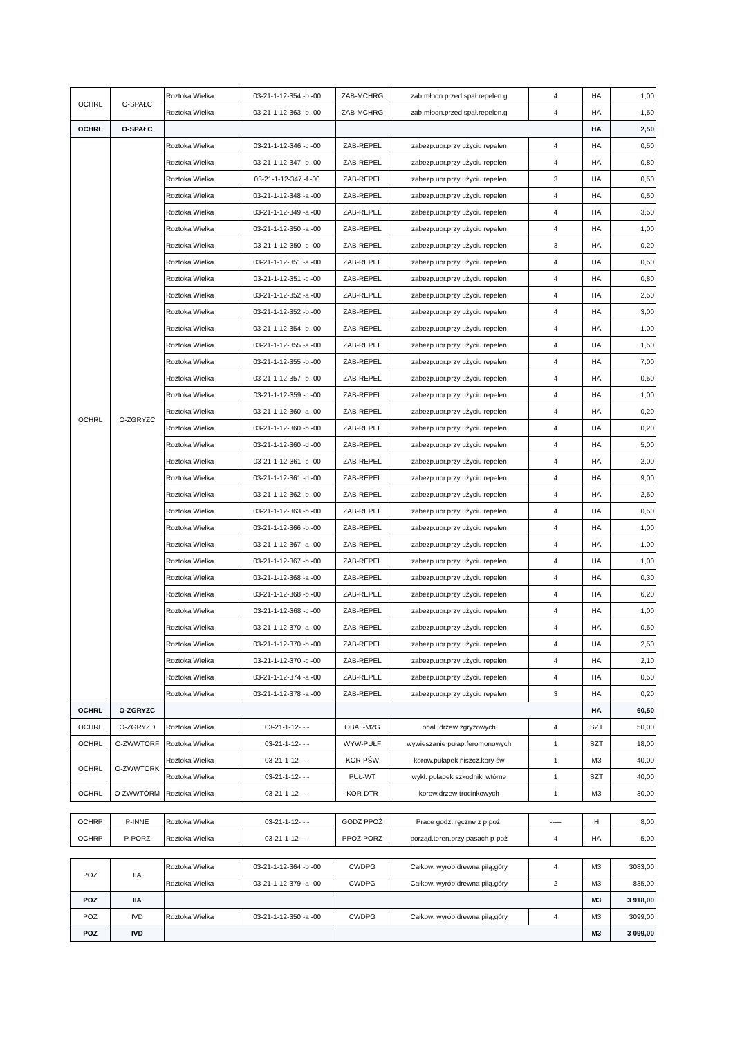| OCHRL | O-SPAŁC | Roztoka Wielka | 03-21-1-12-354 -b -00 | ZAB-MCHRG | zab.młodn.przed spał.repelen.g | 4 | HA | 1,00 |
| | | Roztoka Wielka | 03-21-1-12-363 -b -00 | ZAB-MCHRG | zab.młodn.przed spał.repelen.g | 4 | HA | 1,50 |
| OCHRL | O-SPAŁC | | | | | | HA | 2,50 |
| OCHRL | O-ZGRYZC | Roztoka Wielka | 03-21-1-12-346 -c -00 | ZAB-REPEL | zabezp.upr.przy użyciu repelen | 4 | HA | 0,50 |
| | | Roztoka Wielka | 03-21-1-12-347 -b -00 | ZAB-REPEL | zabezp.upr.przy użyciu repelen | 4 | HA | 0,80 |
| | | Roztoka Wielka | 03-21-1-12-347 -f -00 | ZAB-REPEL | zabezp.upr.przy użyciu repelen | 3 | HA | 0,50 |
| | | Roztoka Wielka | 03-21-1-12-348 -a -00 | ZAB-REPEL | zabezp.upr.przy użyciu repelen | 4 | HA | 0,50 |
| | | Roztoka Wielka | 03-21-1-12-349 -a -00 | ZAB-REPEL | zabezp.upr.przy użyciu repelen | 4 | HA | 3,50 |
| | | Roztoka Wielka | 03-21-1-12-350 -a -00 | ZAB-REPEL | zabezp.upr.przy użyciu repelen | 4 | HA | 1,00 |
| | | Roztoka Wielka | 03-21-1-12-350 -c -00 | ZAB-REPEL | zabezp.upr.przy użyciu repelen | 3 | HA | 0,20 |
| | | Roztoka Wielka | 03-21-1-12-351 -a -00 | ZAB-REPEL | zabezp.upr.przy użyciu repelen | 4 | HA | 0,50 |
| | | Roztoka Wielka | 03-21-1-12-351 -c -00 | ZAB-REPEL | zabezp.upr.przy użyciu repelen | 4 | HA | 0,80 |
| | | Roztoka Wielka | 03-21-1-12-352 -a -00 | ZAB-REPEL | zabezp.upr.przy użyciu repelen | 4 | HA | 2,50 |
| | | Roztoka Wielka | 03-21-1-12-352 -b -00 | ZAB-REPEL | zabezp.upr.przy użyciu repelen | 4 | HA | 3,00 |
| | | Roztoka Wielka | 03-21-1-12-354 -b -00 | ZAB-REPEL | zabezp.upr.przy użyciu repelen | 4 | HA | 1,00 |
| | | Roztoka Wielka | 03-21-1-12-355 -a -00 | ZAB-REPEL | zabezp.upr.przy użyciu repelen | 4 | HA | 1,50 |
| | | Roztoka Wielka | 03-21-1-12-355 -b -00 | ZAB-REPEL | zabezp.upr.przy użyciu repelen | 4 | HA | 7,00 |
| | | Roztoka Wielka | 03-21-1-12-357 -b -00 | ZAB-REPEL | zabezp.upr.przy użyciu repelen | 4 | HA | 0,50 |
| | | Roztoka Wielka | 03-21-1-12-359 -c -00 | ZAB-REPEL | zabezp.upr.przy użyciu repelen | 4 | HA | 1,00 |
| | | Roztoka Wielka | 03-21-1-12-360 -a -00 | ZAB-REPEL | zabezp.upr.przy użyciu repelen | 4 | HA | 0,20 |
| | | Roztoka Wielka | 03-21-1-12-360 -b -00 | ZAB-REPEL | zabezp.upr.przy użyciu repelen | 4 | HA | 0,20 |
| | | Roztoka Wielka | 03-21-1-12-360 -d -00 | ZAB-REPEL | zabezp.upr.przy użyciu repelen | 4 | HA | 5,00 |
| | | Roztoka Wielka | 03-21-1-12-361 -c -00 | ZAB-REPEL | zabezp.upr.przy użyciu repelen | 4 | HA | 2,00 |
| | | Roztoka Wielka | 03-21-1-12-361 -d -00 | ZAB-REPEL | zabezp.upr.przy użyciu repelen | 4 | HA | 9,00 |
| | | Roztoka Wielka | 03-21-1-12-362 -b -00 | ZAB-REPEL | zabezp.upr.przy użyciu repelen | 4 | HA | 2,50 |
| | | Roztoka Wielka | 03-21-1-12-363 -b -00 | ZAB-REPEL | zabezp.upr.przy użyciu repelen | 4 | HA | 0,50 |
| | | Roztoka Wielka | 03-21-1-12-366 -b -00 | ZAB-REPEL | zabezp.upr.przy użyciu repelen | 4 | HA | 1,00 |
| | | Roztoka Wielka | 03-21-1-12-367 -a -00 | ZAB-REPEL | zabezp.upr.przy użyciu repelen | 4 | HA | 1,00 |
| | | Roztoka Wielka | 03-21-1-12-367 -b -00 | ZAB-REPEL | zabezp.upr.przy użyciu repelen | 4 | HA | 1,00 |
| | | Roztoka Wielka | 03-21-1-12-368 -a -00 | ZAB-REPEL | zabezp.upr.przy użyciu repelen | 4 | HA | 0,30 |
| | | Roztoka Wielka | 03-21-1-12-368 -b -00 | ZAB-REPEL | zabezp.upr.przy użyciu repelen | 4 | HA | 6,20 |
| | | Roztoka Wielka | 03-21-1-12-368 -c -00 | ZAB-REPEL | zabezp.upr.przy użyciu repelen | 4 | HA | 1,00 |
| | | Roztoka Wielka | 03-21-1-12-370 -a -00 | ZAB-REPEL | zabezp.upr.przy użyciu repelen | 4 | HA | 0,50 |
| | | Roztoka Wielka | 03-21-1-12-370 -b -00 | ZAB-REPEL | zabezp.upr.przy użyciu repelen | 4 | HA | 2,50 |
| | | Roztoka Wielka | 03-21-1-12-370 -c -00 | ZAB-REPEL | zabezp.upr.przy użyciu repelen | 4 | HA | 2,10 |
| | | Roztoka Wielka | 03-21-1-12-374 -a -00 | ZAB-REPEL | zabezp.upr.przy użyciu repelen | 4 | HA | 0,50 |
| | | Roztoka Wielka | 03-21-1-12-378 -a -00 | ZAB-REPEL | zabezp.upr.przy użyciu repelen | 3 | HA | 0,20 |
| OCHRL | O-ZGRYZC | | | | | | HA | 60,50 |
| OCHRL | O-ZGRYZD | Roztoka Wielka | 03-21-1-12- - - | OBAL-M2G | obal. drzew zgryzowych | 4 | SZT | 50,00 |
| OCHRL | O-ZWWTÓRF | Roztoka Wielka | 03-21-1-12- - - | WYW-PUŁF | wywieszanie pułap.feromonowych | 1 | SZT | 18,00 |
| OCHRL | O-ZWWTÓRK | Roztoka Wielka | 03-21-1-12- - - | KOR-PŚW | korow.pułapek niszcz.kory św | 1 | M3 | 40,00 |
| | | Roztoka Wielka | 03-21-1-12- - - | PUŁ-WT | wykł. pułapek szkodniki wtórne | 1 | SZT | 40,00 |
| OCHRL | O-ZWWTÓRM | Roztoka Wielka | 03-21-1-12- - - | KOR-DTR | korow.drzew trocinkowych | 1 | M3 | 30,00 |
| OCHRP | P-INNE | Roztoka Wielka | 03-21-1-12- - - | GODZ PPOŻ | Prace godz. ręczne z p.poż. | ----- | H | 8,00 |
| OCHRP | P-PORZ | Roztoka Wielka | 03-21-1-12- - - | PPOŻ-PORZ | porząd.teren.przy pasach p-poż | 4 | HA | 5,00 |
| POZ | IIA | Roztoka Wielka | 03-21-1-12-364 -b -00 | CWDPG | Całkow. wyrób drewna piłą,góry | 4 | M3 | 3083,00 |
| | | Roztoka Wielka | 03-21-1-12-379 -a -00 | CWDPG | Całkow. wyrób drewna piłą,góry | 2 | M3 | 835,00 |
| POZ | IIA | | | | | | M3 | 3 918,00 |
| POZ | IVD | Roztoka Wielka | 03-21-1-12-350 -a -00 | CWDPG | Całkow. wyrób drewna piłą,góry | 4 | M3 | 3099,00 |
| POZ | IVD | | | | | | M3 | 3 099,00 |